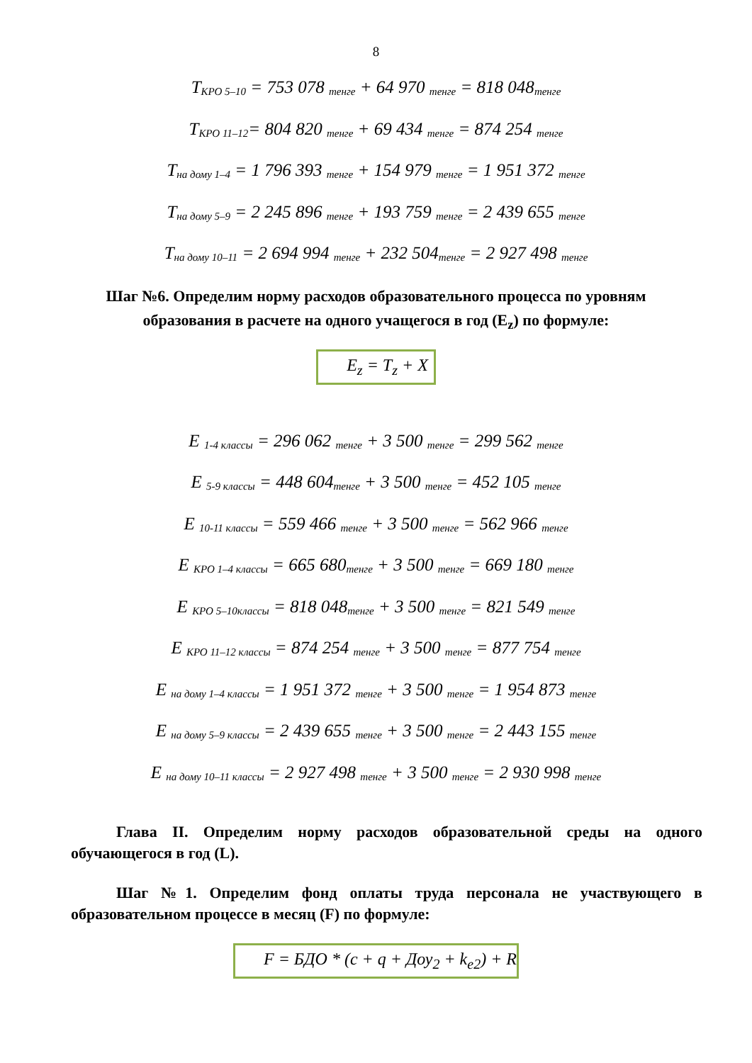8
T<sub>КРО 5–10</sub> = 753 078 <sub>тенге</sub> + 64 970 <sub>тенге</sub> = 818 048<sub>тенге</sub>
T<sub>КРО 11–12</sub>= 804 820 <sub>тенге</sub> + 69 434 <sub>тенге</sub> = 874 254 <sub>тенге</sub>
T<sub>на дому 1–4</sub> = 1 796 393 <sub>тенге</sub> + 154 979 <sub>тенге</sub> = 1 951 372 <sub>тенге</sub>
T<sub>на дому 5–9</sub> = 2 245 896 <sub>тенге</sub> + 193 759 <sub>тенге</sub> = 2 439 655 <sub>тенге</sub>
T<sub>на дому 10–11</sub> = 2 694 994 <sub>тенге</sub> + 232 504<sub>тенге</sub> = 2 927 498 <sub>тенге</sub>
Шаг №6. Определим норму расходов образовательного процесса по уровням образования в расчете на одного учащегося в год (E<sub>z</sub>) по формуле:
E<sub>z</sub> = T<sub>z</sub> + X
E <sub>1-4 классы</sub> = 296 062 <sub>тенге</sub> + 3 500 <sub>тенге</sub> = 299 562 <sub>тенге</sub>
E <sub>5-9 классы</sub> = 448 604<sub>тенге</sub> + 3 500 <sub>тенге</sub> = 452 105 <sub>тенге</sub>
E <sub>10-11 классы</sub> = 559 466 <sub>тенге</sub> + 3 500 <sub>тенге</sub> = 562 966 <sub>тенге</sub>
E <sub>КРО 1–4 классы</sub> = 665 680<sub>тенге</sub> + 3 500 <sub>тенге</sub> = 669 180 <sub>тенге</sub>
E <sub>КРО 5–10классы</sub> = 818 048<sub>тенге</sub> + 3 500 <sub>тенге</sub> = 821 549 <sub>тенге</sub>
E <sub>КРО 11–12 классы</sub> = 874 254 <sub>тенге</sub> + 3 500 <sub>тенге</sub> = 877 754 <sub>тенге</sub>
E <sub>на дому 1–4 классы</sub> = 1 951 372 <sub>тенге</sub> + 3 500 <sub>тенге</sub> = 1 954 873 <sub>тенге</sub>
E <sub>на дому 5–9 классы</sub> = 2 439 655 <sub>тенге</sub> + 3 500 <sub>тенге</sub> = 2 443 155 <sub>тенге</sub>
E <sub>на дому 10–11 классы</sub> = 2 927 498 <sub>тенге</sub> + 3 500 <sub>тенге</sub> = 2 930 998 <sub>тенге</sub>
Глава II. Определим норму расходов образовательной среды на одного обучающегося в год (L).
Шаг №1. Определим фонд оплаты труда персонала не участвующего в образовательном процессе в месяц (F) по формуле:
F = БДО * (c + q + Доу<sub>2</sub> + k<sub>e2</sub>) + R